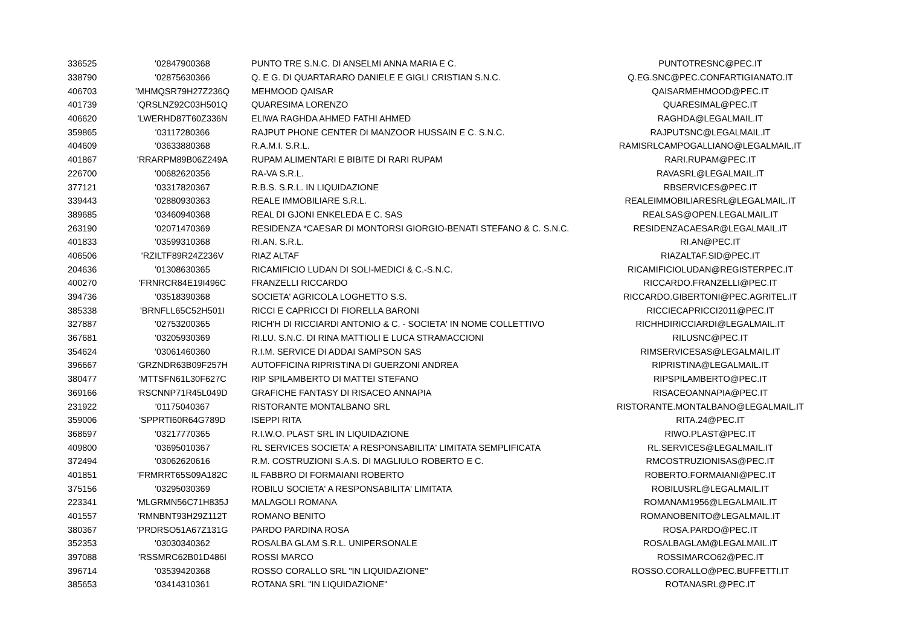| 336525 | '02847900368 | PUNTO TRE S.N.C. DI ANSELMI ANNA MARIA E C. | PUNTOTRESNC@PEC.IT |
| 338790 | '02875630366 | Q. E G. DI QUARTARARO DANIELE E GIGLI CRISTIAN S.N.C. | Q.EG.SNC@PEC.CONFARTIGIANATO.IT |
| 406703 | 'MHMQSR79H27Z236Q | MEHMOOD QAISAR | QAISARMEHMOOD@PEC.IT |
| 401739 | 'QRSLNZ92C03H501Q | QUARESIMA LORENZO | QUARESIMAL@PEC.IT |
| 406620 | 'LWERHD87T60Z336N | ELIWA RAGHDA AHMED FATHI AHMED | RAGHDA@LEGALMAIL.IT |
| 359865 | '03117280366 | RAJPUT PHONE CENTER DI MANZOOR HUSSAIN E C. S.N.C. | RAJPUTSNC@LEGALMAIL.IT |
| 404609 | '03633880368 | R.A.M.I. S.R.L. | RAMISRLCAMPOGALLIANO@LEGALMAIL.IT |
| 401867 | 'RRARPM89B06Z249A | RUPAM ALIMENTARI E BIBITE DI RARI RUPAM | RARI.RUPAM@PEC.IT |
| 226700 | '00682620356 | RA-VA S.R.L. | RAVASRL@LEGALMAIL.IT |
| 377121 | '03317820367 | R.B.S. S.R.L. IN LIQUIDAZIONE | RBSERVICES@PEC.IT |
| 339443 | '02880930363 | REALE IMMOBILIARE S.R.L. | REALEIMMOBILIARESRL@LEGALMAIL.IT |
| 389685 | '03460940368 | REAL DI GJONI ENKELEDA E C. SAS | REALSAS@OPEN.LEGALMAIL.IT |
| 263190 | '02071470369 | RESIDENZA *CAESAR DI MONTORSI GIORGIO-BENATI STEFANO & C. S.N.C. | RESIDENZACAESAR@LEGALMAIL.IT |
| 401833 | '03599310368 | RI.AN. S.R.L. | RI.AN@PEC.IT |
| 406506 | 'RZILTF89R24Z236V | RIAZ ALTAF | RIAZALTAF.SID@PEC.IT |
| 204636 | '01308630365 | RICAMIFICIO LUDAN DI SOLI-MEDICI & C.-S.N.C. | RICAMIFICIOLUDAN@REGISTERPEC.IT |
| 400270 | 'FRNRCR84E19I496C | FRANZELLI RICCARDO | RICCARDO.FRANZELLI@PEC.IT |
| 394736 | '03518390368 | SOCIETA' AGRICOLA LOGHETTO S.S. | RICCARDO.GIBERTONI@PEC.AGRITEL.IT |
| 385338 | 'BRNFLL65C52H501I | RICCI E CAPRICCI DI FIORELLA BARONI | RICCIECAPRICCI2011@PEC.IT |
| 327887 | '02753200365 | RICH'H DI RICCIARDI ANTONIO & C. - SOCIETA' IN NOME COLLETTIVO | RICHHDIRICCIARDI@LEGALMAIL.IT |
| 367681 | '03205930369 | RI.LU. S.N.C. DI RINA MATTIOLI E LUCA STRAMACCIONI | RILUSNC@PEC.IT |
| 354624 | '03061460360 | R.I.M. SERVICE DI ADDAI SAMPSON SAS | RIMSERVICESAS@LEGALMAIL.IT |
| 396667 | 'GRZNDR63B09F257H | AUTOFFICINA RIPRISTINA DI GUERZONI ANDREA | RIPRISTINA@LEGALMAIL.IT |
| 380477 | 'MTTSFN61L30F627C | RIP SPILAMBERTO DI MATTEI STEFANO | RIPSPILAMBERTO@PEC.IT |
| 369166 | 'RSCNNP71R45L049D | GRAFICHE FANTASY DI RISACEO ANNAPIA | RISACEOANNAPIA@PEC.IT |
| 231922 | '01175040367 | RISTORANTE MONTALBANO SRL | RISTORANTE.MONTALBANO@LEGALMAIL.IT |
| 359006 | 'SPPRTI60R64G789D | ISEPPI RITA | RITA.24@PEC.IT |
| 368697 | '03217770365 | R.I.W.O. PLAST SRL IN LIQUIDAZIONE | RIWO.PLAST@PEC.IT |
| 409800 | '03695010367 | RL SERVICES SOCIETA' A RESPONSABILITA' LIMITATA SEMPLIFICATA | RL.SERVICES@LEGALMAIL.IT |
| 372494 | '03062620616 | R.M. COSTRUZIONI S.A.S. DI MAGLIULO ROBERTO E C. | RMCOSTRUZIONISAS@PEC.IT |
| 401851 | 'FRMRRT65S09A182C | IL FABBRO DI FORMAIANI ROBERTO | ROBERTO.FORMAIANI@PEC.IT |
| 375156 | '03295030369 | ROBILU SOCIETA' A RESPONSABILITA' LIMITATA | ROBILUSRL@LEGALMAIL.IT |
| 223341 | 'MLGRMN56C71H835J | MALAGOLI ROMANA | ROMANAM1956@LEGALMAIL.IT |
| 401557 | 'RMNBNT93H29Z112T | ROMANO BENITO | ROMANOBENITO@LEGALMAIL.IT |
| 380367 | 'PRDRSO51A67Z131G | PARDO PARDINA ROSA | ROSA.PARDO@PEC.IT |
| 352353 | '03030340362 | ROSALBA GLAM S.R.L. UNIPERSONALE | ROSALBAGLAM@LEGALMAIL.IT |
| 397088 | 'RSSMRC62B01D486I | ROSSI MARCO | ROSSIMARCO62@PEC.IT |
| 396714 | '03539420368 | ROSSO CORALLO SRL "IN LIQUIDAZIONE" | ROSSO.CORALLO@PEC.BUFFETTI.IT |
| 385653 | '03414310361 | ROTANA SRL "IN LIQUIDAZIONE" | ROTANASRL@PEC.IT |